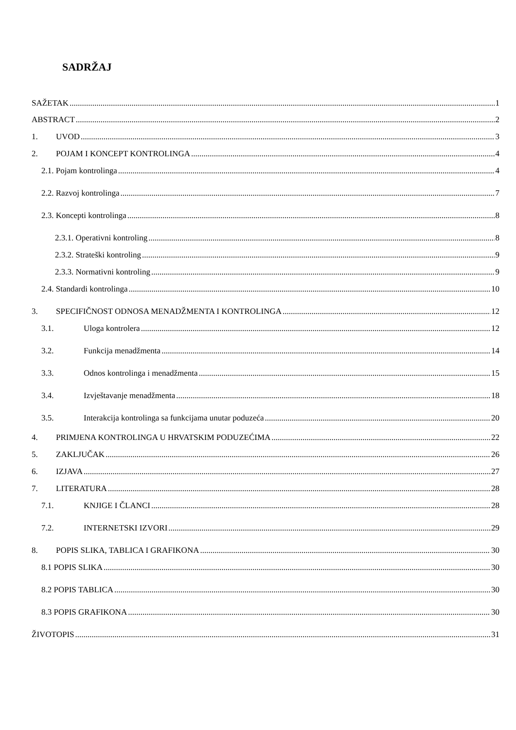SADRŽAJ
SAŽETAK 1
ABSTRACT 2
1. UVOD 3
2. POJAM I KONCEPT KONTROLINGA 4
2.1. Pojam kontrolinga 4
2.2. Razvoj kontrolinga 7
2.3. Koncepti kontrolinga 8
2.3.1. Operativni kontroling 8
2.3.2. Strateški kontroling 9
2.3.3. Normativni kontroling 9
2.4. Standardi kontrolinga 10
3. SPECIFIČNOST ODNOSA MENADŽMENTA I KONTROLINGA 12
3.1. Uloga kontrolera 12
3.2. Funkcija menadžmenta 14
3.3. Odnos kontrolinga i menadžmenta 15
3.4. Izvještavanje menadžmenta 18
3.5. Interakcija kontrolinga sa funkcijama unutar poduzeća 20
4. PRIMJENA KONTROLINGA U HRVATSKIM PODUZEĆIMA 22
5. ZAKLJUČAK 26
6. IZJAVA 27
7. LITERATURA 28
7.1. KNJIGE I ČLANCI 28
7.2. INTERNETSKI IZVORI 29
8. POPIS SLIKA, TABLICA I GRAFIKONA 30
8.1 POPIS SLIKA 30
8.2 POPIS TABLICA 30
8.3 POPIS GRAFIKONA 30
ŽIVOTOPIS 31